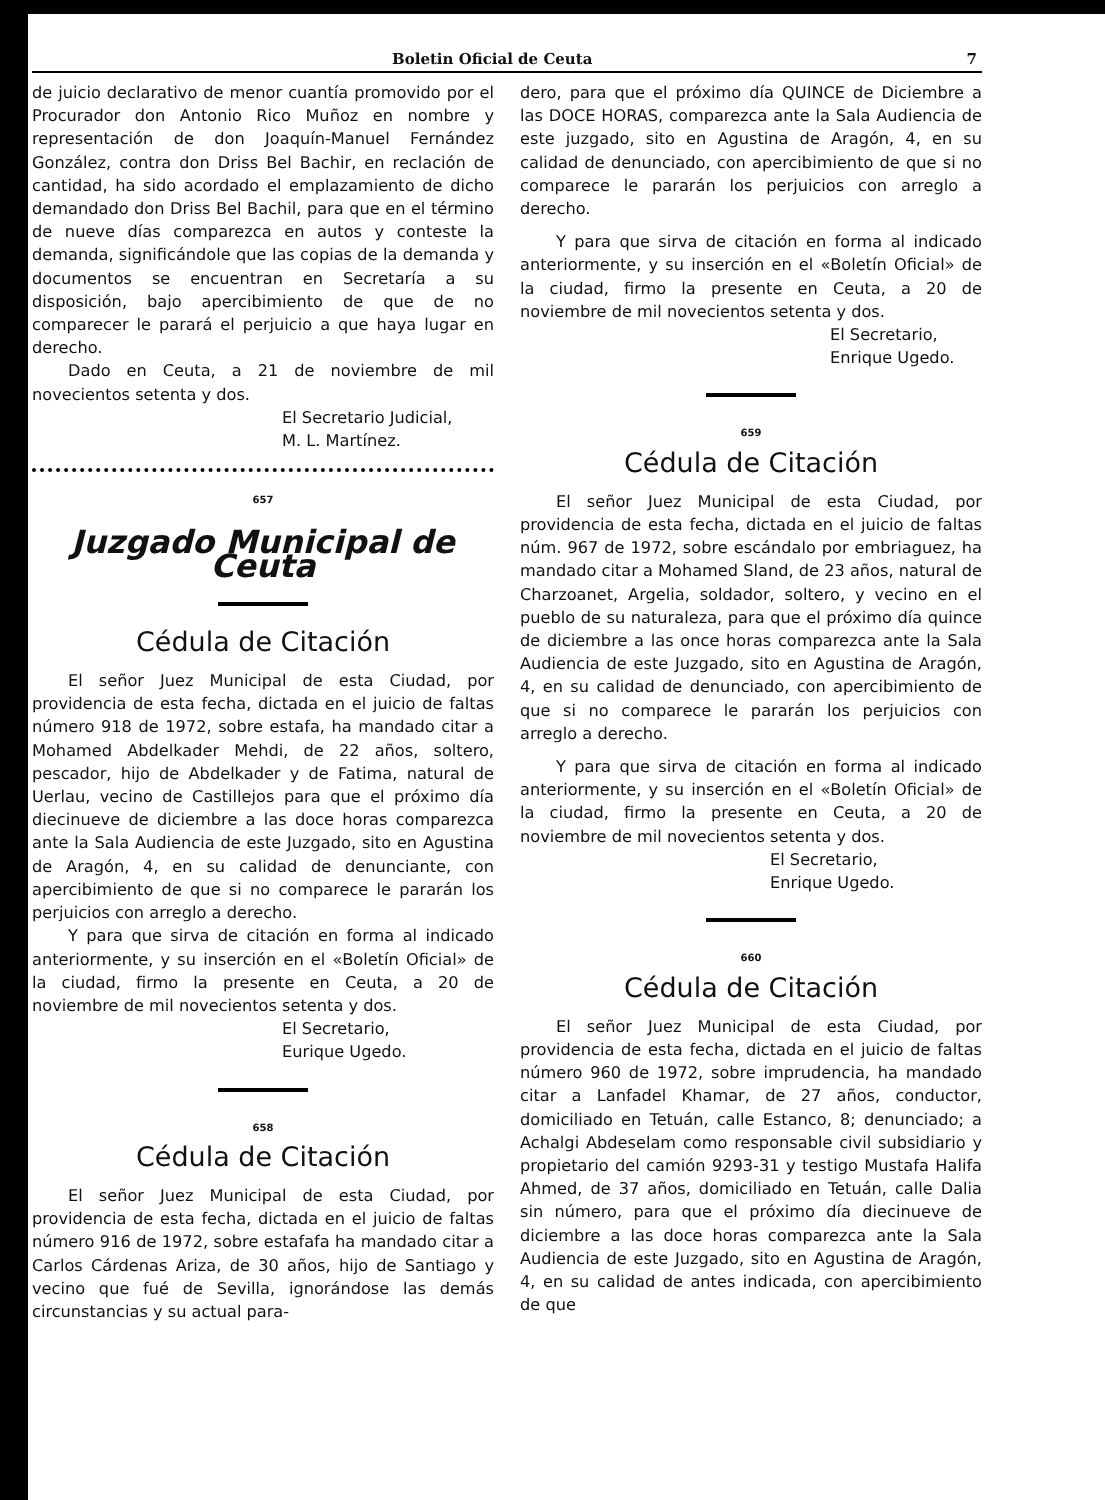Boletin Oficial de Ceuta 7
de juicio declarativo de menor cuantía promovido por el Procurador don Antonio Rico Muñoz en nombre y representación de don Joaquín-Manuel Fernández González, contra don Driss Bel Bachir, en reclación de cantidad, ha sido acordado el emplazamiento de dicho demandado don Driss Bel Bachil, para que en el término de nueve días comparezca en autos y conteste la demanda, significándole que las copias de la demanda y documentos se encuentran en Secretaría a su disposición, bajo apercibimiento de que de no comparecer le parará el perjuicio a que haya lugar en derecho.
Dado en Ceuta, a 21 de noviembre de mil novecientos setenta y dos.
El Secretario Judicial,
M. L. Martínez.
657
Juzgado Municipal de Ceuta
Cédula de Citación
El señor Juez Municipal de esta Ciudad, por providencia de esta fecha, dictada en el juicio de faltas número 918 de 1972, sobre estafa, ha mandado citar a Mohamed Abdelkader Mehdi, de 22 años, soltero, pescador, hijo de Abdelkader y de Fatima, natural de Uerlau, vecino de Castillejos para que el próximo día diecinueve de diciembre a las doce horas comparezca ante la Sala Audiencia de este Juzgado, sito en Agustina de Aragón, 4, en su calidad de denunciante, con apercibimiento de que si no comparece le pararán los perjuicios con arreglo a derecho.
Y para que sirva de citación en forma al indicado anteriormente, y su inserción en el «Boletín Oficial» de la ciudad, firmo la presente en Ceuta, a 20 de noviembre de mil novecientos setenta y dos.
El Secretario,
Eurique Ugedo.
658
Cédula de Citación
El señor Juez Municipal de esta Ciudad, por providencia de esta fecha, dictada en el juicio de faltas número 916 de 1972, sobre estafafa ha mandado citar a Carlos Cárdenas Ariza, de 30 años, hijo de Santiago y vecino que fué de Sevilla, ignorándose las demás circunstancias y su actual para-
dero, para que el próximo día QUINCE de Diciembre a las DOCE HORAS, comparezca ante la Sala Audiencia de este juzgado, sito en Agustina de Aragón, 4, en su calidad de denunciado, con apercibimiento de que si no comparece le pararán los perjuicios con arreglo a derecho.
Y para que sirva de citación en forma al indicado anteriormente, y su inserción en el «Boletín Oficial» de la ciudad, firmo la presente en Ceuta, a 20 de noviembre de mil novecientos setenta y dos.
El Secretario,
Enrique Ugedo.
659
Cédula de Citación
El señor Juez Municipal de esta Ciudad, por providencia de esta fecha, dictada en el juicio de faltas núm. 967 de 1972, sobre escándalo por embriaguez, ha mandado citar a Mohamed Sland, de 23 años, natural de Charzoanet, Argelia, soldador, soltero, y vecino en el pueblo de su naturaleza, para que el próximo día quince de diciembre a las once horas comparezca ante la Sala Audiencia de este Juzgado, sito en Agustina de Aragón, 4, en su calidad de denunciado, con apercibimiento de que si no comparece le pararán los perjuicios con arreglo a derecho.
Y para que sirva de citación en forma al indicado anteriormente, y su inserción en el «Boletín Oficial» de la ciudad, firmo la presente en Ceuta, a 20 de noviembre de mil novecientos setenta y dos.
El Secretario,
Enrique Ugedo.
660
Cédula de Citación
El señor Juez Municipal de esta Ciudad, por providencia de esta fecha, dictada en el juicio de faltas número 960 de 1972, sobre imprudencia, ha mandado citar a Lanfadel Khamar, de 27 años, conductor, domiciliado en Tetuán, calle Estanco, 8; denunciado; a Achalgi Abdeselam como responsable civil subsidiario y propietario del camión 9293-31 y testigo Mustafa Halifa Ahmed, de 37 años, domiciliado en Tetuán, calle Dalia sin número, para que el próximo día diecinueve de diciembre a las doce horas comparezca ante la Sala Audiencia de este Juzgado, sito en Agustina de Aragón, 4, en su calidad de antes indicada, con apercibimiento de que